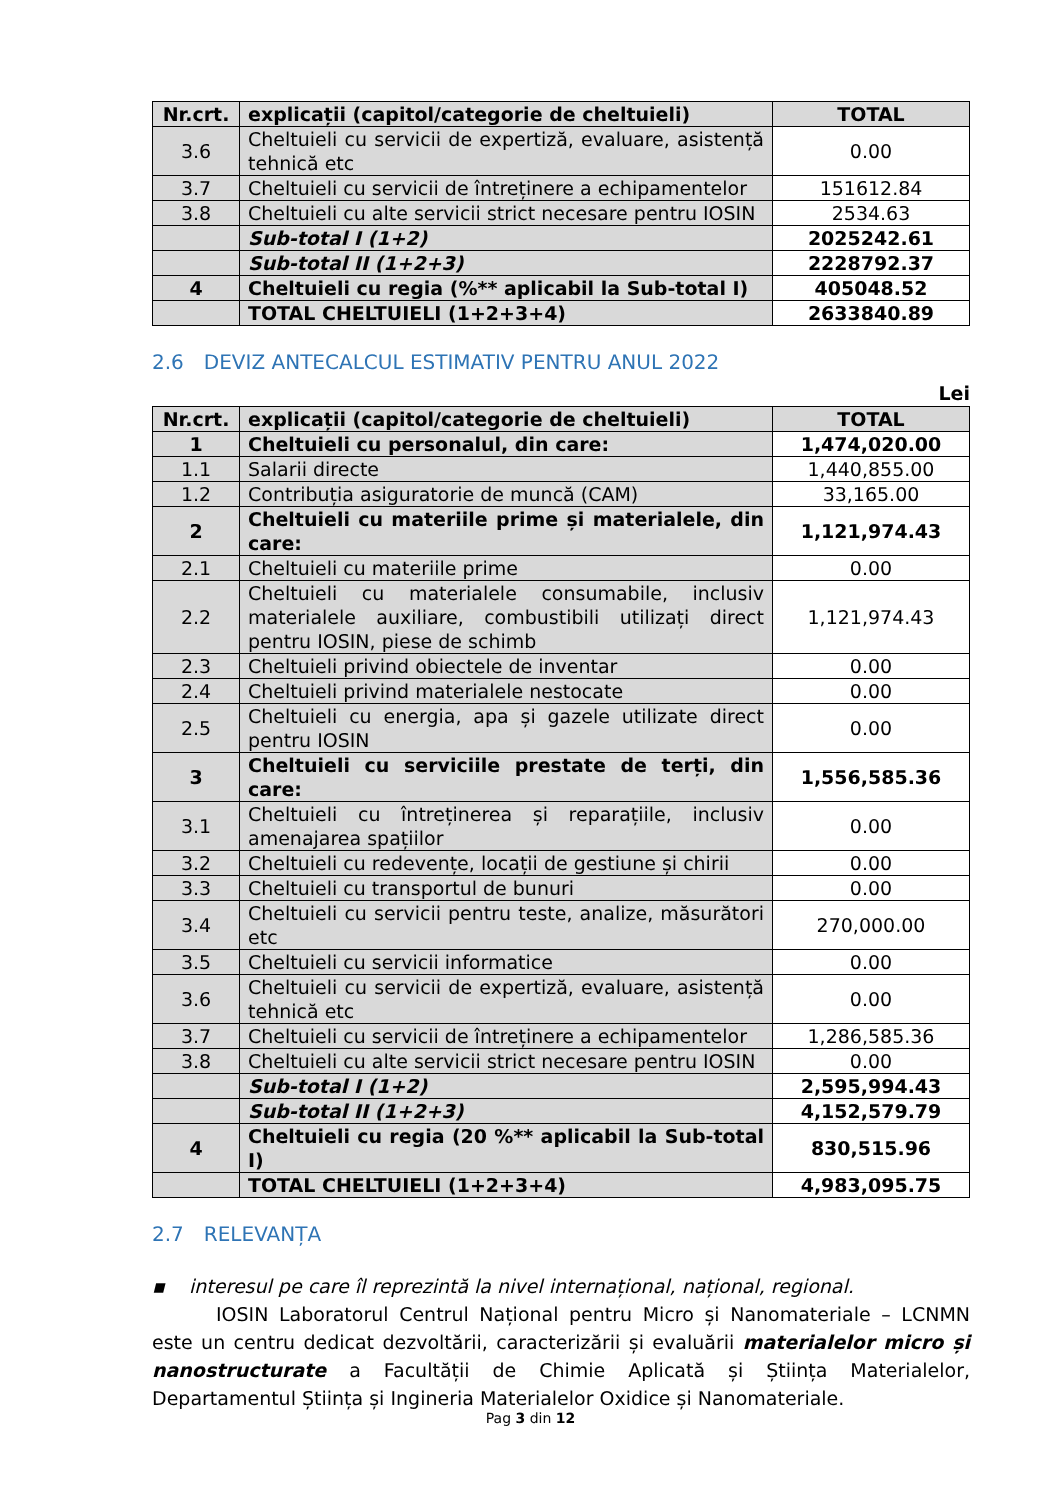| Nr.crt. | explicații (capitol/categorie de cheltuieli) | TOTAL |
| --- | --- | --- |
| 3.6 | Cheltuieli cu servicii de expertiză, evaluare, asistență tehnică etc | 0.00 |
| 3.7 | Cheltuieli cu servicii de întreținere a echipamentelor | 151612.84 |
| 3.8 | Cheltuieli cu alte servicii strict necesare pentru IOSIN | 2534.63 |
| | Sub-total I (1+2) | 2025242.61 |
| | Sub-total II (1+2+3) | 2228792.37 |
| 4 | Cheltuieli cu regia (%** aplicabil la Sub-total I) | 405048.52 |
| | TOTAL CHELTUIELI (1+2+3+4) | 2633840.89 |
2.6 DEVIZ ANTECALCUL ESTIMATIV PENTRU ANUL 2022
Lei
| Nr.crt. | explicații (capitol/categorie de cheltuieli) | TOTAL |
| --- | --- | --- |
| 1 | Cheltuieli cu personalul, din care: | 1,474,020.00 |
| 1.1 | Salarii directe | 1,440,855.00 |
| 1.2 | Contribuția asiguratorie de muncă (CAM) | 33,165.00 |
| 2 | Cheltuieli cu materiile prime și materialele, din care: | 1,121,974.43 |
| 2.1 | Cheltuieli cu materiile prime | 0.00 |
| 2.2 | Cheltuieli cu materialele consumabile, inclusiv materialele auxiliare, combustibili utilizați direct pentru IOSIN, piese de schimb | 1,121,974.43 |
| 2.3 | Cheltuieli privind obiectele de inventar | 0.00 |
| 2.4 | Cheltuieli privind materialele nestocate | 0.00 |
| 2.5 | Cheltuieli cu energia, apa și gazele utilizate direct pentru IOSIN | 0.00 |
| 3 | Cheltuieli cu serviciile prestate de terți, din care: | 1,556,585.36 |
| 3.1 | Cheltuieli cu întreținerea și reparațiile, inclusiv amenajarea spațiilor | 0.00 |
| 3.2 | Cheltuieli cu redevențe, locații de gestiune și chirii | 0.00 |
| 3.3 | Cheltuieli cu transportul de bunuri | 0.00 |
| 3.4 | Cheltuieli cu servicii pentru teste, analize, măsurători etc | 270,000.00 |
| 3.5 | Cheltuieli cu servicii informatice | 0.00 |
| 3.6 | Cheltuieli cu servicii de expertiză, evaluare, asistență tehnică etc | 0.00 |
| 3.7 | Cheltuieli cu servicii de întreținere a echipamentelor | 1,286,585.36 |
| 3.8 | Cheltuieli cu alte servicii strict necesare pentru IOSIN | 0.00 |
| | Sub-total I (1+2) | 2,595,994.43 |
| | Sub-total II (1+2+3) | 4,152,579.79 |
| 4 | Cheltuieli cu regia (20 %** aplicabil la Sub-total I) | 830,515.96 |
| | TOTAL CHELTUIELI (1+2+3+4) | 4,983,095.75 |
2.7 RELEVANȚA
▪ interesul pe care îl reprezintă la nivel internațional, național, regional.
IOSIN Laboratorul Centrul Național pentru Micro și Nanomateriale – LCNMN este un centru dedicat dezvoltării, caracterizării și evaluării materialelor micro și nanostructurate a Facultății de Chimie Aplicată și Știința Materialelor, Departamentul Știința și Ingineria Materialelor Oxidice și Nanomateriale.
Pag 3 din 12